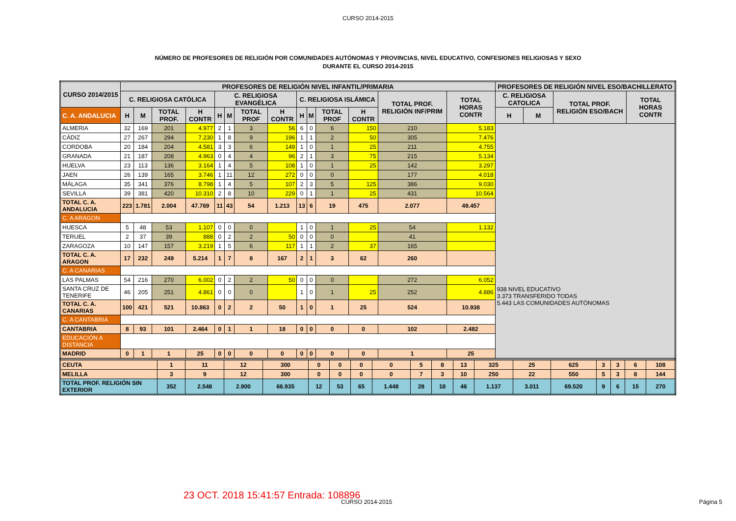CURSO 2014-2015
NÚMERO DE PROFESORES DE RELIGIÓN POR COMUNIDADES AUTÓNOMAS Y PROVINCIAS, NIVEL EDUCATIVO, CONFESIONES RELIGIOSAS Y SEXO
DURANTE EL CURSO 2014-2015
| CURSO 2014/2015 | PROFESORES DE RELIGIÓN NIVEL INFANTIL/PRIMARIA | | | | | | | | | | | | | | PROFESORES DE RELIGIÓN NIVEL ESO/BACHILLERATO | | | |
| --- | --- | --- | --- | --- | --- | --- | --- | --- | --- | --- | --- | --- | --- | --- | --- | --- | --- | --- |
| | C. RELIGIOSA CATÓLICA | | | | C. RELIGIOSA EVANGÉLICA | | | | C. RELIGIOSA ISLÁMICA | | | | TOTAL PROF. RELIGIÓN INF/PRIM | TOTAL HORAS CONTR | C. RELIGIOSA CATOLICA | | TOTAL PROF. RELIGIÓN ESO/BACH | TOTAL HORAS CONTR |
| C. A. ANDALUCIA | H | M | TOTAL PROF. | H CONTR | H | M | TOTAL PROF | H CONTR | H | M | TOTAL PROF | H CONTR | | | H | M | | |
| ALMERIA | 32 | 169 | 201 | 4.977 | 2 | 1 | 3 | 56 | 6 | 0 | 6 | 150 | 210 | 5.183 | 938 NIVEL EDUCATIVO 3.373 TRANSFERIDO TODAS 5.443 LAS COMUNIDADES AUTÓNOMAS | | | |
| CÁDIZ | 27 | 267 | 294 | 7.230 | 1 | 8 | 9 | 196 | 1 | 1 | 2 | 50 | 305 | 7.476 | | | | |
| CORDOBA | 20 | 184 | 204 | 4.581 | 3 | 3 | 6 | 149 | 1 | 0 | 1 | 25 | 211 | 4.755 | | | | |
| GRANADA | 21 | 187 | 208 | 4.963 | 0 | 4 | 4 | 96 | 2 | 1 | 3 | 75 | 215 | 5.134 | | | | |
| HUELVA | 23 | 113 | 136 | 3.164 | 1 | 4 | 5 | 108 | 1 | 0 | 1 | 25 | 142 | 3.297 | | | | |
| JAEN | 26 | 139 | 165 | 3.746 | 1 | 11 | 12 | 272 | 0 | 0 | 0 | | 177 | 4.018 | | | | |
| MÁLAGA | 35 | 341 | 376 | 8.798 | 1 | 4 | 5 | 107 | 2 | 3 | 5 | 125 | 386 | 9.030 | | | | |
| SEVILLA | 39 | 381 | 420 | 10.310 | 2 | 8 | 10 | 229 | 0 | 1 | 1 | 25 | 431 | 10.564 | | | | |
| TOTAL C. A. ANDALUCIA | 223 | 1.781 | 2.004 | 47.769 | 11 | 43 | 54 | 1.213 | 13 | 6 | 19 | 475 | 2.077 | 49.457 | | | | |
| C. A ARAGON | | | | | | | | | | | | | | | | | | |
| HUESCA | 5 | 48 | 53 | 1.107 | 0 | 0 | 0 | | 1 | 0 | 1 | 25 | 54 | 1.132 | | | | |
| TERUEL | 2 | 37 | 39 | 888 | 0 | 2 | 2 | 50 | 0 | 0 | 0 | | 41 | | | | | |
| ZARAGOZA | 10 | 147 | 157 | 3.219 | 1 | 5 | 6 | 117 | 1 | 1 | 2 | 37 | 165 | | | | | |
| TOTAL C. A. ARAGON | 17 | 232 | 249 | 5.214 | 1 | 7 | 8 | 167 | 2 | 1 | 3 | 62 | 260 | | | | | |
| C. A CANARIAS | | | | | | | | | | | | | | | | | | |
| LAS PALMAS | 54 | 216 | 270 | 6.002 | 0 | 2 | 2 | 50 | 0 | 0 | 0 | | 272 | 6.052 | | | | |
| SANTA CRUZ DE TENERIFE | 46 | 205 | 251 | 4.861 | 0 | 0 | 0 | | 1 | 0 | 1 | 25 | 252 | 4.886 | | | | |
| TOTAL C. A. CANARIAS | 100 | 421 | 521 | 10.863 | 0 | 2 | 2 | 50 | 1 | 0 | 1 | 25 | 524 | 10.938 | | | | |
| C. A CANTABRIA | | | | | | | | | | | | | | | | | | |
| CANTABRIA | 8 | 93 | 101 | 2.464 | 0 | 1 | 1 | 18 | 0 | 0 | 0 | 0 | 102 | 2.482 | | | | |
| EDUCACIÓN A DISTANCIA | | | | | | | | | | | | | | | | | | |
| MADRID | 0 | 1 | 1 | 25 | 0 | 0 | 0 | 0 | 0 | 0 | 0 | 0 | 1 | 25 | | | | |
| CEUTA | 1 | 11 | 12 | 300 | 0 | 0 | 0 | 0 | 5 | 8 | 13 | 325 | 25 | 625 | 3 | 3 | 6 | 108 |
| MELILLA | 3 | 9 | 12 | 300 | 0 | 0 | 0 | 0 | 7 | 3 | 10 | 250 | 22 | 550 | 5 | 3 | 8 | 144 |
| TOTAL PROF. RELIGIÓN SIN EXTERIOR | 352 | 2.548 | 2.900 | 66.935 | 12 | 53 | 65 | 1.448 | 28 | 18 | 46 | 1.137 | 3.011 | 69.520 | 9 | 6 | 15 | 270 |
23 OCT. 2018 15:41:57 Entrada: 108896
CURSO 2014-2015 Página 5